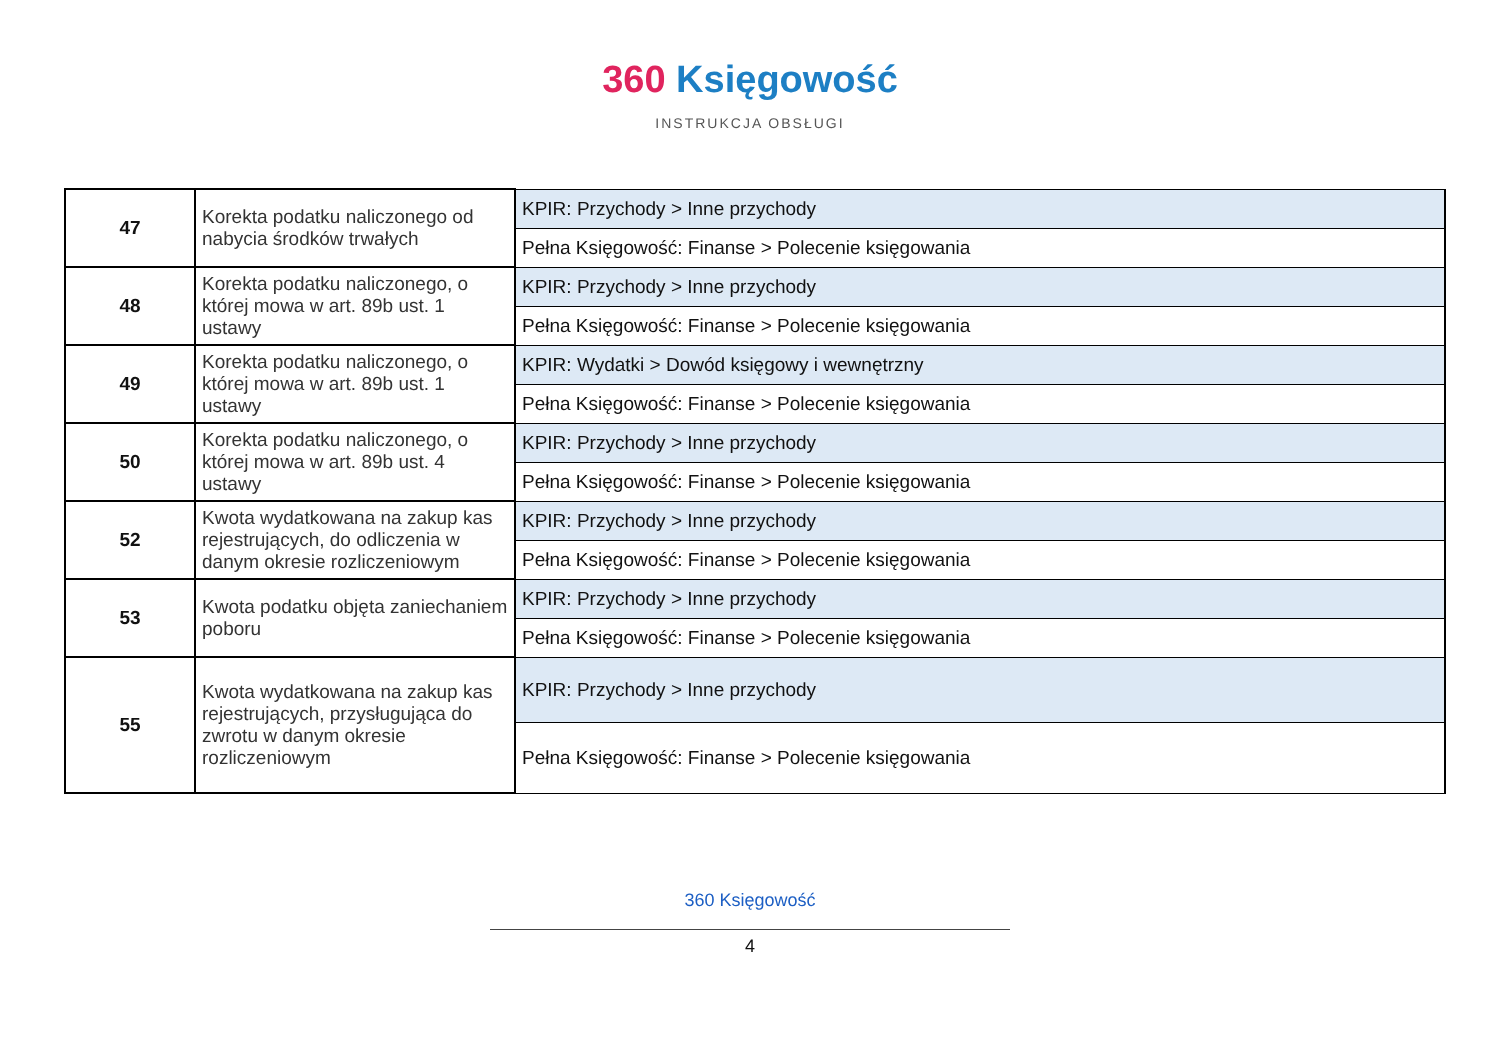360 Księgowość
INSTRUKCJA OBSŁUGI
| 47 | Korekta podatku naliczonego od nabycia środków trwałych | KPIR: Przychody > Inne przychody |
| | | Pełna Księgowość: Finanse > Polecenie księgowania |
| 48 | Korekta podatku naliczonego, o której mowa w art. 89b ust. 1 ustawy | KPIR: Przychody > Inne przychody |
| | | Pełna Księgowość: Finanse > Polecenie księgowania |
| 49 | Korekta podatku naliczonego, o której mowa w art. 89b ust. 1 ustawy | KPIR: Wydatki > Dowód księgowy i wewnętrzny |
| | | Pełna Księgowość: Finanse > Polecenie księgowania |
| 50 | Korekta podatku naliczonego, o której mowa w art. 89b ust. 4 ustawy | KPIR: Przychody > Inne przychody |
| | | Pełna Księgowość: Finanse > Polecenie księgowania |
| 52 | Kwota wydatkowana na zakup kas rejestrujących, do odliczenia w danym okresie rozliczeniowym | KPIR: Przychody > Inne przychody |
| | | Pełna Księgowość: Finanse > Polecenie księgowania |
| 53 | Kwota podatku objęta zaniechaniem poboru | KPIR: Przychody > Inne przychody |
| | | Pełna Księgowość: Finanse > Polecenie księgowania |
| 55 | Kwota wydatkowana na zakup kas rejestrujących, przysługująca do zwrotu w danym okresie rozliczeniowym | KPIR: Przychody > Inne przychody |
| | | Pełna Księgowość: Finanse > Polecenie księgowania |
360 Księgowość
4